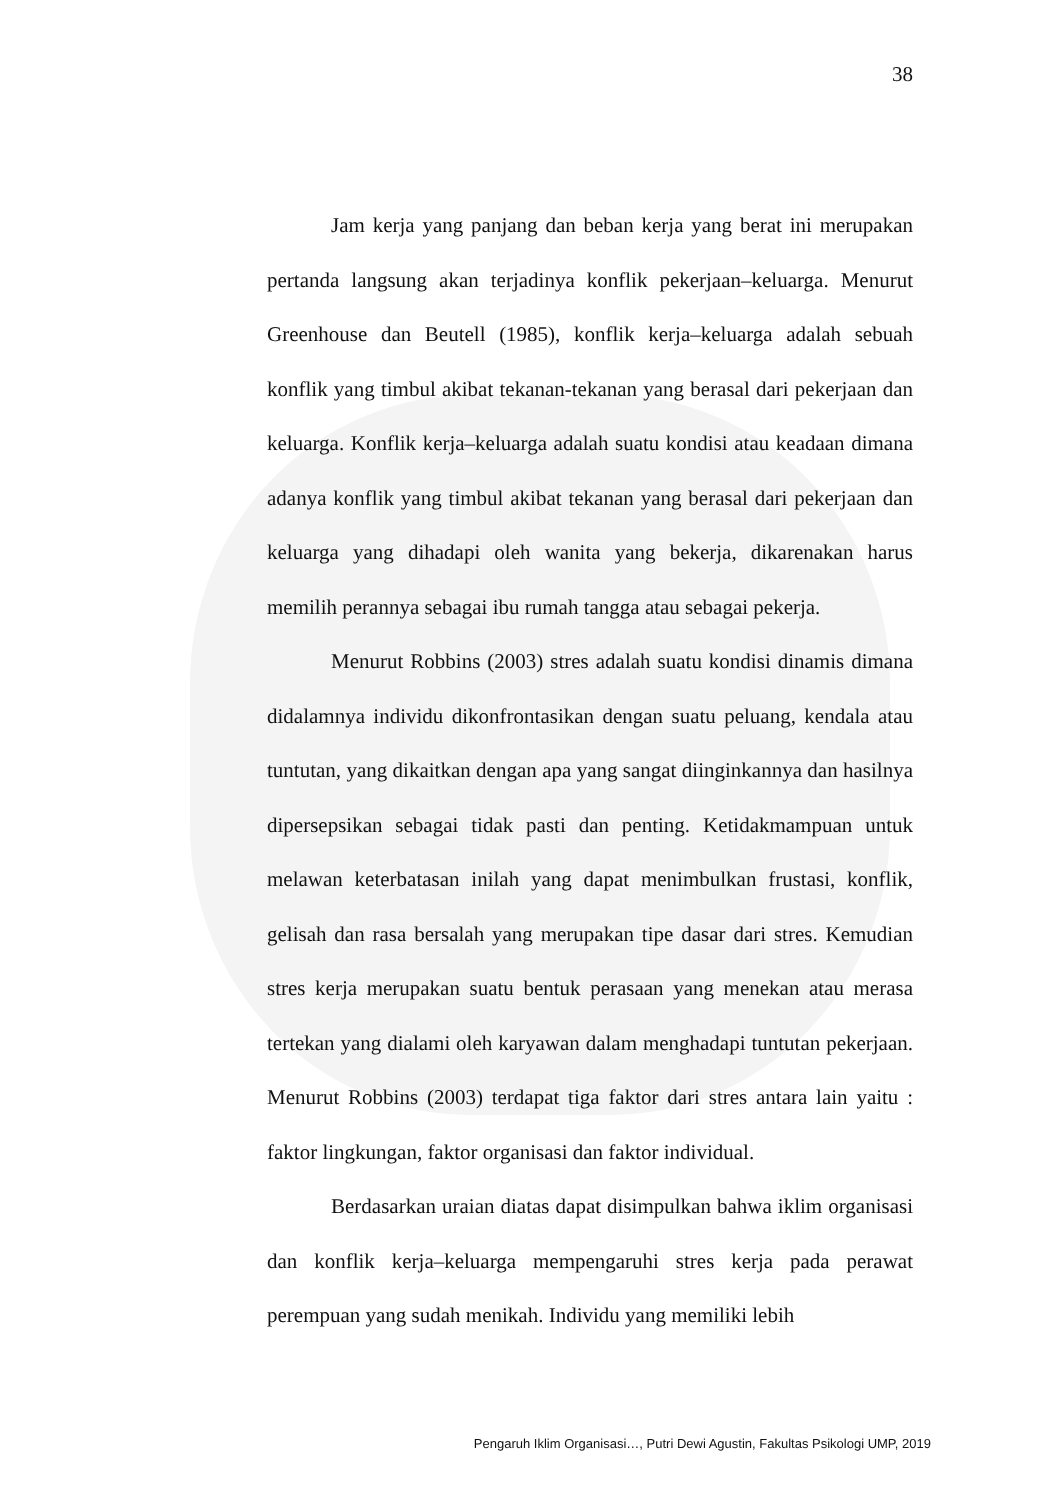38
Jam kerja yang panjang dan beban kerja yang berat ini merupakan pertanda langsung akan terjadinya konflik pekerjaan–keluarga. Menurut Greenhouse dan Beutell (1985), konflik kerja–keluarga adalah sebuah konflik yang timbul akibat tekanan-tekanan yang berasal dari pekerjaan dan keluarga. Konflik kerja–keluarga adalah suatu kondisi atau keadaan dimana adanya konflik yang timbul akibat tekanan yang berasal dari pekerjaan dan keluarga yang dihadapi oleh wanita yang bekerja, dikarenakan harus memilih perannya sebagai ibu rumah tangga atau sebagai pekerja.
Menurut Robbins (2003) stres adalah suatu kondisi dinamis dimana didalamnya individu dikonfrontasikan dengan suatu peluang, kendala atau tuntutan, yang dikaitkan dengan apa yang sangat diinginkannya dan hasilnya dipersepsikan sebagai tidak pasti dan penting. Ketidakmampuan untuk melawan keterbatasan inilah yang dapat menimbulkan frustasi, konflik, gelisah dan rasa bersalah yang merupakan tipe dasar dari stres. Kemudian stres kerja merupakan suatu bentuk perasaan yang menekan atau merasa tertekan yang dialami oleh karyawan dalam menghadapi tuntutan pekerjaan. Menurut Robbins (2003) terdapat tiga faktor dari stres antara lain yaitu : faktor lingkungan, faktor organisasi dan faktor individual.
Berdasarkan uraian diatas dapat disimpulkan bahwa iklim organisasi dan konflik kerja–keluarga mempengaruhi stres kerja pada perawat perempuan yang sudah menikah. Individu yang memiliki lebih
Pengaruh Iklim Organisasi…, Putri Dewi Agustin, Fakultas Psikologi UMP, 2019